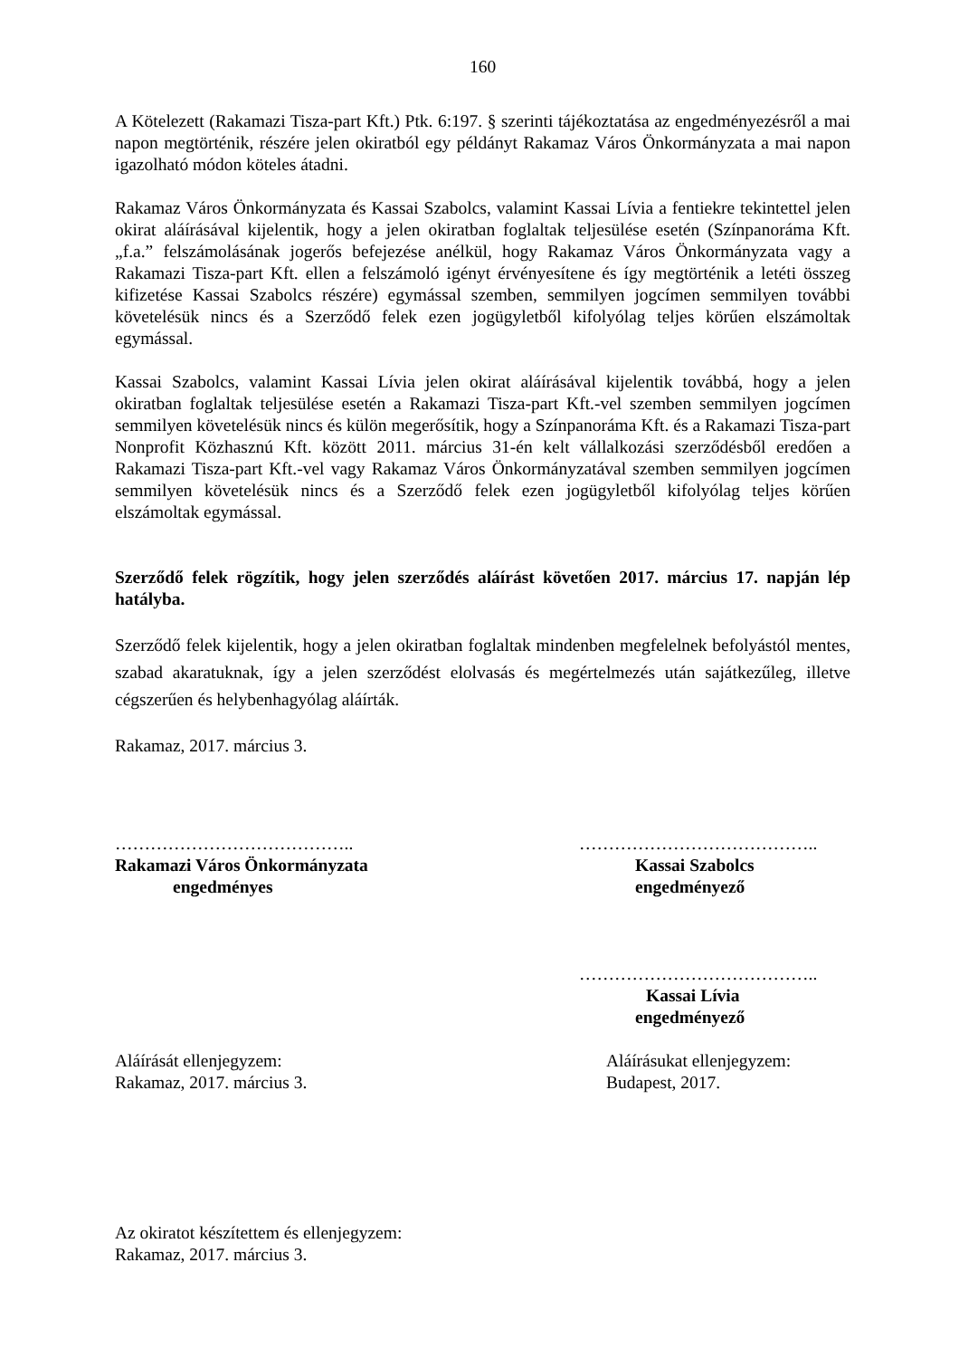160
A Kötelezett (Rakamazi Tisza-part Kft.) Ptk. 6:197. § szerinti tájékoztatása az engedményezésről a mai napon megtörténik, részére jelen okiratból egy példányt Rakamaz Város Önkormányzata a mai napon igazolható módon köteles átadni.
Rakamaz Város Önkormányzata és Kassai Szabolcs, valamint Kassai Lívia a fentiekre tekintettel jelen okirat aláírásával kijelentik, hogy a jelen okiratban foglaltak teljesülése esetén (Színpanoráma Kft. „f.a.” felszámolásának jogerős befejezése anélkül, hogy Rakamaz Város Önkormányzata vagy a Rakamazi Tisza-part Kft. ellen a felszámoló igényt érvényesítene és így megtörténik a letéti összeg kifizetése Kassai Szabolcs részére) egymással szemben, semmilyen jogcímen semmilyen további követelésük nincs és a Szerződő felek ezen jogügyletből kifolyólag teljes körűen elszámoltak egymással.
Kassai Szabolcs, valamint Kassai Lívia jelen okirat aláírásával kijelentik továbbá, hogy a jelen okiratban foglaltak teljesülése esetén a Rakamazi Tisza-part Kft.-vel szemben semmilyen jogcímen semmilyen követelésük nincs és külön megerősítik, hogy a Színpanoráma Kft. és a Rakamazi Tisza-part Nonprofit Közhasznú Kft. között 2011. március 31-én kelt vállalkozási szerződésből eredően a Rakamazi Tisza-part Kft.-vel vagy Rakamaz Város Önkormányzatával szemben semmilyen jogcímen semmilyen követelésük nincs és a Szerződő felek ezen jogügyletből kifolyólag teljes körűen elszámoltak egymással.
Szerződő felek rögzítik, hogy jelen szerződés aláírást követően 2017. március 17. napján lép hatályba.
Szerződő felek kijelentik, hogy a jelen okiratban foglaltak mindenben megfelelnek befolyástól mentes, szabad akaratuknak, így a jelen szerződést elolvasás és megértelmezés után sajátkezűleg, illetve cégszerűen és helybenhagyólag aláírták.
Rakamaz, 2017. március 3.
…………………………………..
Rakamazi Város Önkormányzata
engedményes
…………………………………..
Kassai Szabolcs
engedményező
…………………………………..
Kassai Lívia
engedményező
Aláírását ellenjegyzem:
Rakamaz, 2017. március 3.
Aláírásukat ellenjegyzem:
Budapest, 2017.
Az okiratot készítettem és ellenjegyzem:
Rakamaz, 2017. március 3.